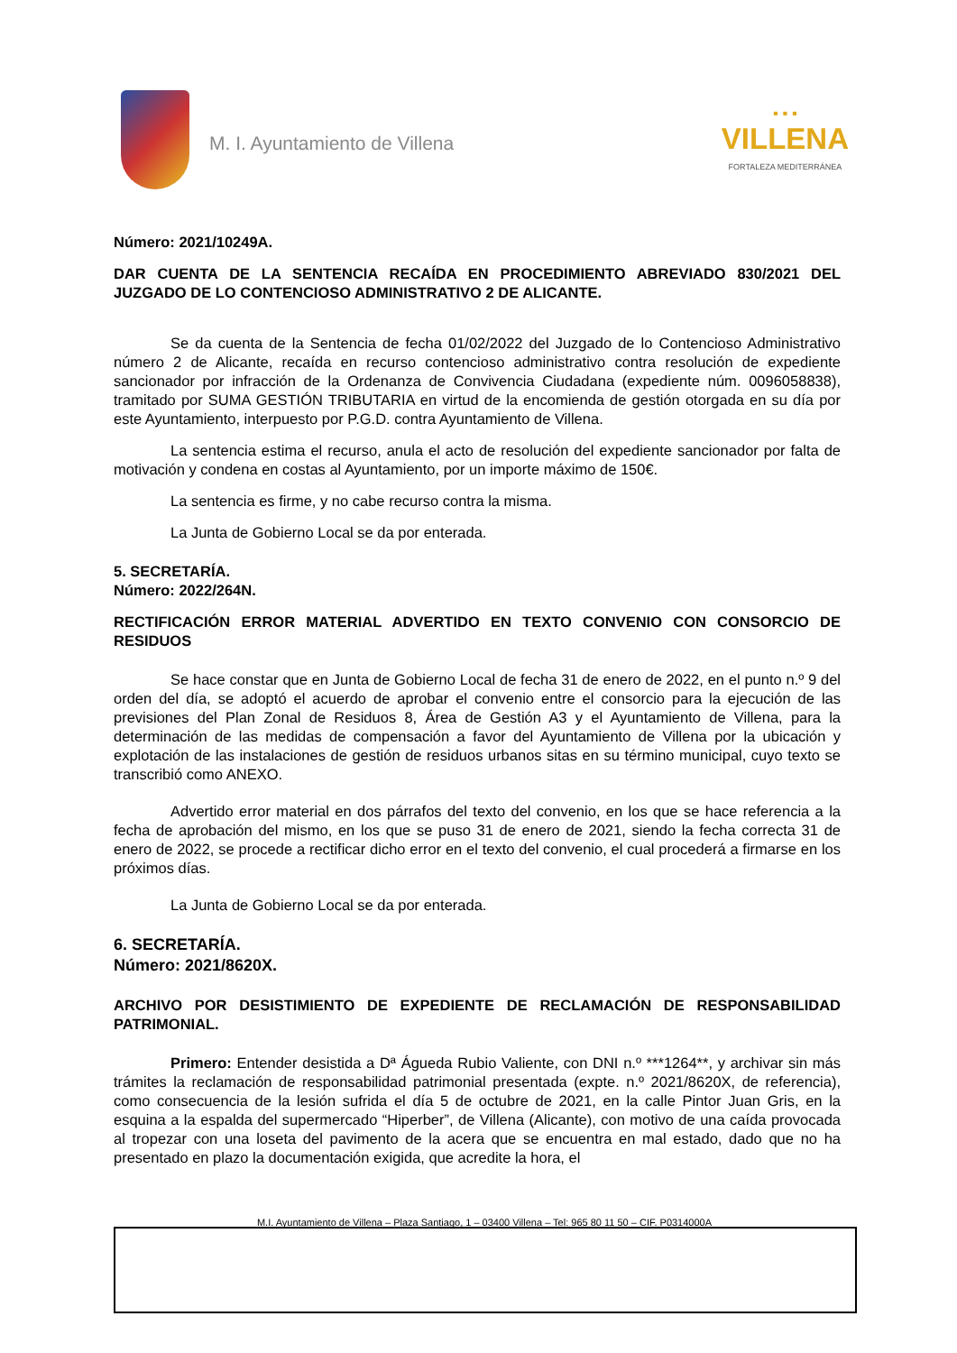M. I. Ayuntamiento de Villena
▪ ▪ ▪
VILLENA
FORTALEZA MEDITERRÁNEA
Número: 2021/10249A.
DAR CUENTA DE LA SENTENCIA RECAÍDA EN PROCEDIMIENTO ABREVIADO 830/2021 DEL JUZGADO DE LO CONTENCIOSO ADMINISTRATIVO 2 DE ALICANTE.
Se da cuenta de la Sentencia de fecha 01/02/2022 del Juzgado de lo Contencioso Administrativo número 2 de Alicante, recaída en recurso contencioso administrativo contra resolución de expediente sancionador por infracción de la Ordenanza de Convivencia Ciudadana (expediente núm. 0096058838), tramitado por SUMA GESTIÓN TRIBUTARIA en virtud de la encomienda de gestión otorgada en su día por este Ayuntamiento, interpuesto por P.G.D. contra Ayuntamiento de Villena.
La sentencia estima el recurso, anula el acto de resolución del expediente sancionador por falta de motivación y condena en costas al Ayuntamiento, por un importe máximo de 150€.
La sentencia es firme, y no cabe recurso contra la misma.
La Junta de Gobierno Local se da por enterada.
5. SECRETARÍA.
Número: 2022/264N.
RECTIFICACIÓN ERROR MATERIAL ADVERTIDO EN TEXTO CONVENIO CON CONSORCIO DE RESIDUOS
Se hace constar que en Junta de Gobierno Local de fecha 31 de enero de 2022, en el punto n.º 9 del orden del día, se adoptó el acuerdo de aprobar el convenio entre el consorcio para la ejecución de las previsiones del Plan Zonal de Residuos 8, Área de Gestión A3 y el Ayuntamiento de Villena, para la determinación de las medidas de compensación a favor del Ayuntamiento de Villena por la ubicación y explotación de las instalaciones de gestión de residuos urbanos sitas en su término municipal, cuyo texto se transcribió como ANEXO.
Advertido error material en dos párrafos del texto del convenio, en los que se hace referencia a la fecha de aprobación del mismo, en los que se puso 31 de enero de 2021, siendo la fecha correcta 31 de enero de 2022, se procede a rectificar dicho error en el texto del convenio, el cual procederá a firmarse en los próximos días.
La Junta de Gobierno Local se da por enterada.
6. SECRETARÍA.
Número: 2021/8620X.
ARCHIVO POR DESISTIMIENTO DE EXPEDIENTE DE RECLAMACIÓN DE RESPONSABILIDAD PATRIMONIAL.
Primero: Entender desistida a Dª Águeda Rubio Valiente, con DNI n.º ***1264**, y archivar sin más trámites la reclamación de responsabilidad patrimonial presentada (expte. n.º 2021/8620X, de referencia), como consecuencia de la lesión sufrida el día 5 de octubre de 2021, en la calle Pintor Juan Gris, en la esquina a la espalda del supermercado “Hiperber”, de Villena (Alicante), con motivo de una caída provocada al tropezar con una loseta del pavimento de la acera que se encuentra en mal estado, dado que no ha presentado en plazo la documentación exigida, que acredite la hora, el
M.I. Ayuntamiento de Villena – Plaza Santiago, 1 – 03400 Villena – Tel: 965 80 11 50 – CIF. P0314000A